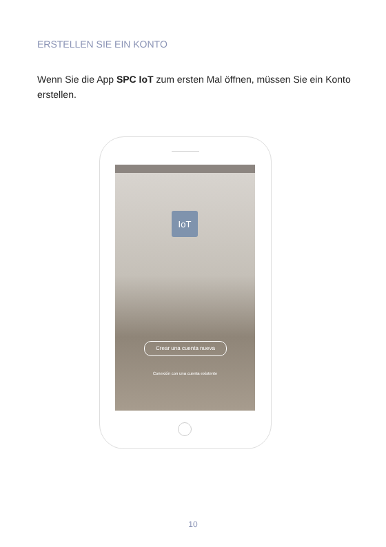ERSTELLEN SIE EIN KONTO
Wenn Sie die App SPC IoT zum ersten Mal öffnen, müssen Sie ein Konto erstellen.
IoT
Crear una cuenta nueva
Conexión con una cuenta existente
10